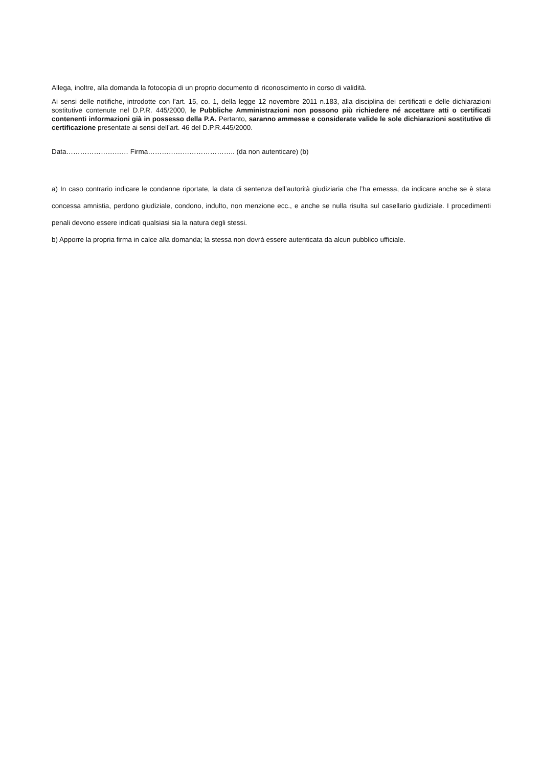Allega, inoltre, alla domanda la fotocopia di un proprio documento di riconoscimento in corso di validità.
Ai sensi delle notifiche, introdotte con l’art. 15, co. 1, della legge 12 novembre 2011 n.183, alla disciplina dei certificati e delle dichiarazioni sostitutive contenute nel D.P.R. 445/2000, le Pubbliche Amministrazioni non possono più richiedere né accettare atti o certificati contenenti informazioni già in possesso della P.A. Pertanto, saranno ammesse e considerate valide le sole dichiarazioni sostitutive di certificazione presentate ai sensi dell’art. 46 del D.P.R.445/2000.
Data……………………… Firma……………………………….. (da non autenticare) (b)
a) In caso contrario indicare le condanne riportate, la data di sentenza dell’autorità giudiziaria che l’ha emessa, da indicare anche se è stata concessa amnistia, perdono giudiziale, condono, indulto, non menzione ecc., e anche se nulla risulta sul casellario giudiziale. I procedimenti penali devono essere indicati qualsiasi sia la natura degli stessi.
b) Apporre la propria firma in calce alla domanda; la stessa non dovrà essere autenticata da alcun pubblico ufficiale.